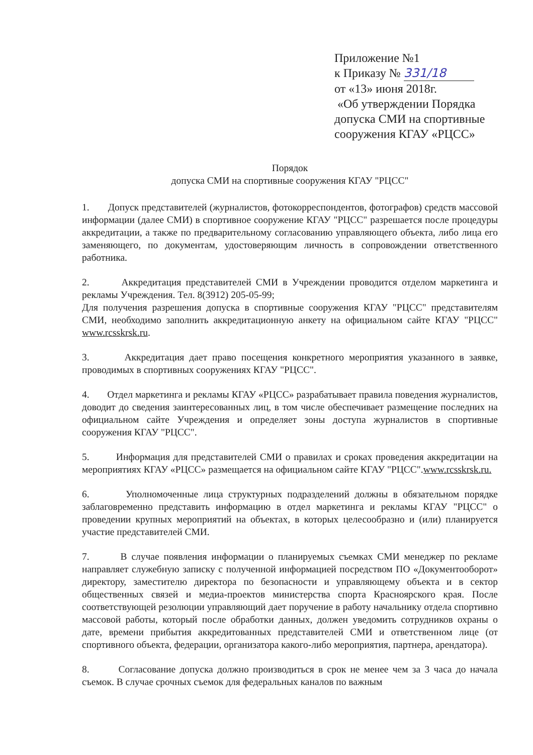Приложение №1
к Приказу № 331/18
от «13» июня 2018г.
«Об утверждении Порядка
допуска СМИ на спортивные
сооружения КГАУ «РЦСС»
Порядок
допуска СМИ на спортивные сооружения КГАУ "РЦСС"
1. Допуск представителей (журналистов, фотокорреспондентов, фотографов) средств массовой информации (далее СМИ) в спортивное сооружение КГАУ "РЦСС" разрешается после процедуры аккредитации, а также по предварительному согласованию управляющего объекта, либо лица его заменяющего, по документам, удостоверяющим личность в сопровождении ответственного работника.
2. Аккредитация представителей СМИ в Учреждении проводится отделом маркетинга и рекламы Учреждения. Тел. 8(3912) 205-05-99;
Для получения разрешения допуска в спортивные сооружения КГАУ "РЦСС" представителям СМИ, необходимо заполнить аккредитационную анкету на официальном сайте КГАУ "РЦСС" www.rcsskrsk.ru.
3. Аккредитация дает право посещения конкретного мероприятия указанного в заявке, проводимых в спортивных сооружениях КГАУ "РЦСС".
4. Отдел маркетинга и рекламы КГАУ «РЦСС» разрабатывает правила поведения журналистов, доводит до сведения заинтересованных лиц, в том числе обеспечивает размещение последних на официальном сайте Учреждения и определяет зоны доступа журналистов в спортивные сооружения КГАУ "РЦСС".
5. Информация для представителей СМИ о правилах и сроках проведения аккредитации на мероприятиях КГАУ «РЦСС» размещается на официальном сайте КГАУ "РЦСС".www.rcsskrsk.ru.
6. Уполномоченные лица структурных подразделений должны в обязательном порядке заблаговременно представить информацию в отдел маркетинга и рекламы КГАУ "РЦСС" о проведении крупных мероприятий на объектах, в которых целесообразно и (или) планируется участие представителей СМИ.
7. В случае появления информации о планируемых съемках СМИ менеджер по рекламе направляет служебную записку с полученной информацией посредством ПО «Документооборот» директору, заместителю директора по безопасности и управляющему объекта и в сектор общественных связей и медиа-проектов министерства спорта Красноярского края. После соответствующей резолюции управляющий дает поручение в работу начальнику отдела спортивно массовой работы, который после обработки данных, должен уведомить сотрудников охраны о дате, времени прибытия аккредитованных представителей СМИ и ответственном лице (от спортивного объекта, федерации, организатора какого-либо мероприятия, партнера, арендатора).
8. Согласование допуска должно производиться в срок не менее чем за 3 часа до начала съемок. В случае срочных съемок для федеральных каналов по важным